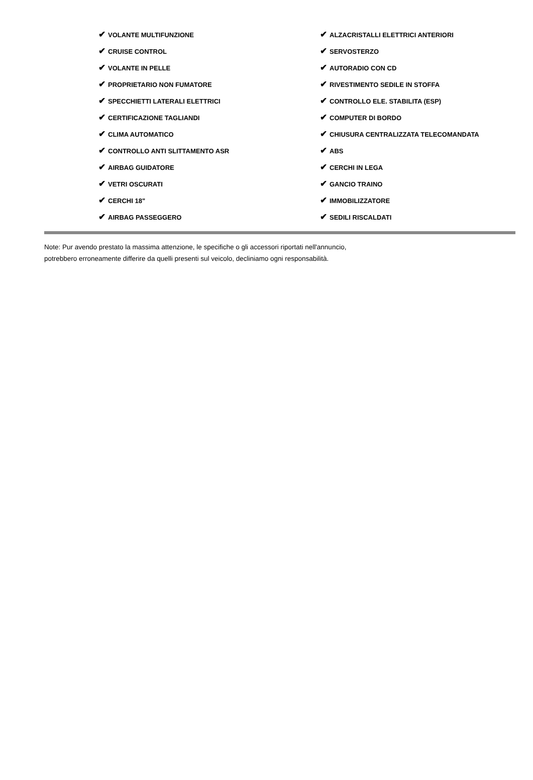| ✔ VOLANTE MULTIFUNZIONE | ✔ ALZACRISTALLI ELETTRICI ANTERIORI |
| ✔ CRUISE CONTROL | ✔ SERVOSTERZO |
| ✔ VOLANTE IN PELLE | ✔ AUTORADIO CON CD |
| ✔ PROPRIETARIO NON FUMATORE | ✔ RIVESTIMENTO SEDILE IN STOFFA |
| ✔ SPECCHIETTI LATERALI ELETTRICI | ✔ CONTROLLO ELE. STABILITA (ESP) |
| ✔ CERTIFICAZIONE TAGLIANDI | ✔ COMPUTER DI BORDO |
| ✔ CLIMA AUTOMATICO | ✔ CHIUSURA CENTRALIZZATA TELECOMANDATA |
| ✔ CONTROLLO ANTI SLITTAMENTO ASR | ✔ ABS |
| ✔ AIRBAG GUIDATORE | ✔ CERCHI IN LEGA |
| ✔ VETRI OSCURATI | ✔ GANCIO TRAINO |
| ✔ CERCHI 18" | ✔ IMMOBILIZZATORE |
| ✔ AIRBAG PASSEGGERO | ✔ SEDILI RISCALDATI |
Note: Pur avendo prestato la massima attenzione, le specifiche o gli accessori riportati nell'annuncio,
potrebbero erroneamente differire da quelli presenti sul veicolo, decliniamo ogni responsabilità.